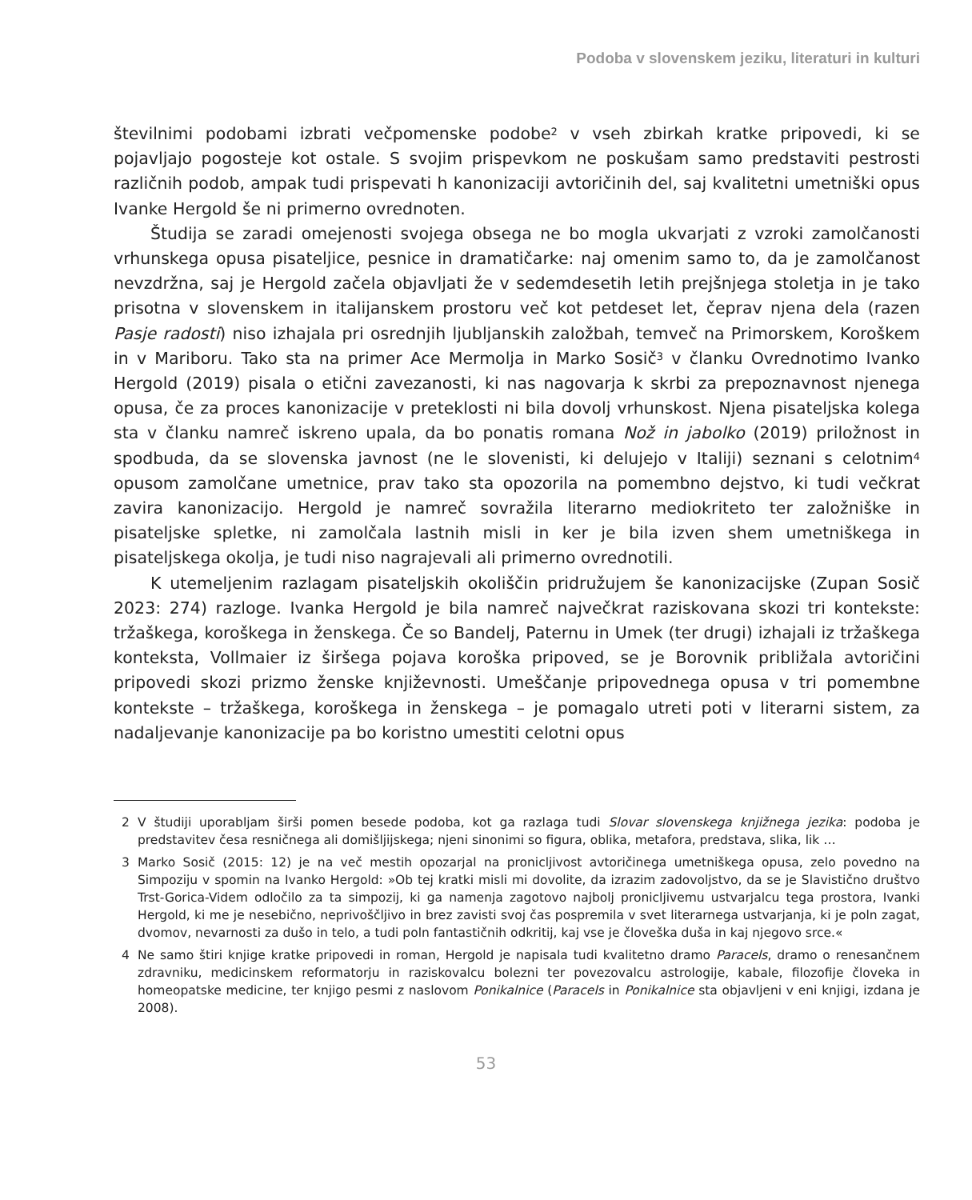Podoba v slovenskem jeziku, literaturi in kulturi
številnimi podobami izbrati večpomenske podobe<sup>2</sup> v vseh zbirkah kratke pripovedi, ki se pojavljajo pogosteje kot ostale. S svojim prispevkom ne poskušam samo predstaviti pestrosti različnih podob, ampak tudi prispevati h kanonizaciji avtoričinih del, saj kvalitetni umetniški opus Ivanke Hergold še ni primerno ovrednoten.
Študija se zaradi omejenosti svojega obsega ne bo mogla ukvarjati z vzroki zamolčanosti vrhunskega opusa pisateljice, pesnice in dramatičarke: naj omenim samo to, da je zamolčanost nevzdržna, saj je Hergold začela objavljati že v sedemdesetih letih prejšnjega stoletja in je tako prisotna v slovenskem in italijanskem prostoru več kot petdeset let, čeprav njena dela (razen Pasje radosti) niso izhajala pri osrednjih ljubljanskih založbah, temveč na Primorskem, Koroškem in v Mariboru. Tako sta na primer Ace Mermolja in Marko Sosič<sup>3</sup> v članku Ovrednotimo Ivanko Hergold (2019) pisala o etični zavezanosti, ki nas nagovarja k skrbi za prepoznavnost njenega opusa, če za proces kanonizacije v preteklosti ni bila dovolj vrhunskost. Njena pisateljska kolega sta v članku namreč iskreno upala, da bo ponatis romana Nož in jabolko (2019) priložnost in spodbuda, da se slovenska javnost (ne le slovenisti, ki delujejo v Italiji) seznani s celotnim<sup>4</sup> opusom zamolčane umetnice, prav tako sta opozorila na pomembno dejstvo, ki tudi večkrat zavira kanonizacijo. Hergold je namreč sovražila literarno mediokriteto ter založniške in pisateljske spletke, ni zamolčala lastnih misli in ker je bila izven shem umetniškega in pisateljskega okolja, je tudi niso nagrajevali ali primerno ovrednotili.
K utemeljenim razlagam pisateljskih okoliščin pridružujem še kanonizacijske (Zupan Sosič 2023: 274) razloge. Ivanka Hergold je bila namreč največkrat raziskovana skozi tri kontekste: tržaškega, koroškega in ženskega. Če so Bandelj, Paternu in Umek (ter drugi) izhajali iz tržaškega konteksta, Vollmaier iz širšega pojava koroška pripoved, se je Borovnik približala avtoričini pripovedi skozi prizmo ženske književnosti. Umeščanje pripovednega opusa v tri pomembne kontekste – tržaškega, koroškega in ženskega – je pomagalo utreti poti v literarni sistem, za nadaljevanje kanonizacije pa bo koristno umestiti celotni opus
2 V študiji uporabljam širši pomen besede podoba, kot ga razlaga tudi Slovar slovenskega knjižnega jezika: podoba je predstavitev česa resničnega ali domišljijskega; njeni sinonimi so figura, oblika, metafora, predstava, slika, lik …
3 Marko Sosič (2015: 12) je na več mestih opozarjal na pronicljivost avtoričinega umetniškega opusa, zelo povedno na Simpoziju v spomin na Ivanko Hergold: »Ob tej kratki misli mi dovolite, da izrazim zadovoljstvo, da se je Slavistično društvo Trst-Gorica-Videm odločilo za ta simpozij, ki ga namenja zagotovo najbolj pronicljivemu ustvarjalcu tega prostora, Ivanki Hergold, ki me je nesebično, neprivoščljivo in brez zavisti svoj čas pospremila v svet literarnega ustvarjanja, ki je poln zagat, dvomov, nevarnosti za dušo in telo, a tudi poln fantastičnih odkritij, kaj vse je človeška duša in kaj njegovo srce.«
4 Ne samo štiri knjige kratke pripovedi in roman, Hergold je napisala tudi kvalitetno dramo Paracels, dramo o renesančnem zdravniku, medicinskem reformatorju in raziskovalcu bolezni ter povezovalcu astrologije, kabale, filozofije človeka in homeopatske medicine, ter knjigo pesmi z naslovom Ponikalnice (Paracels in Ponikalnice sta objavljeni v eni knjigi, izdana je 2008).
53